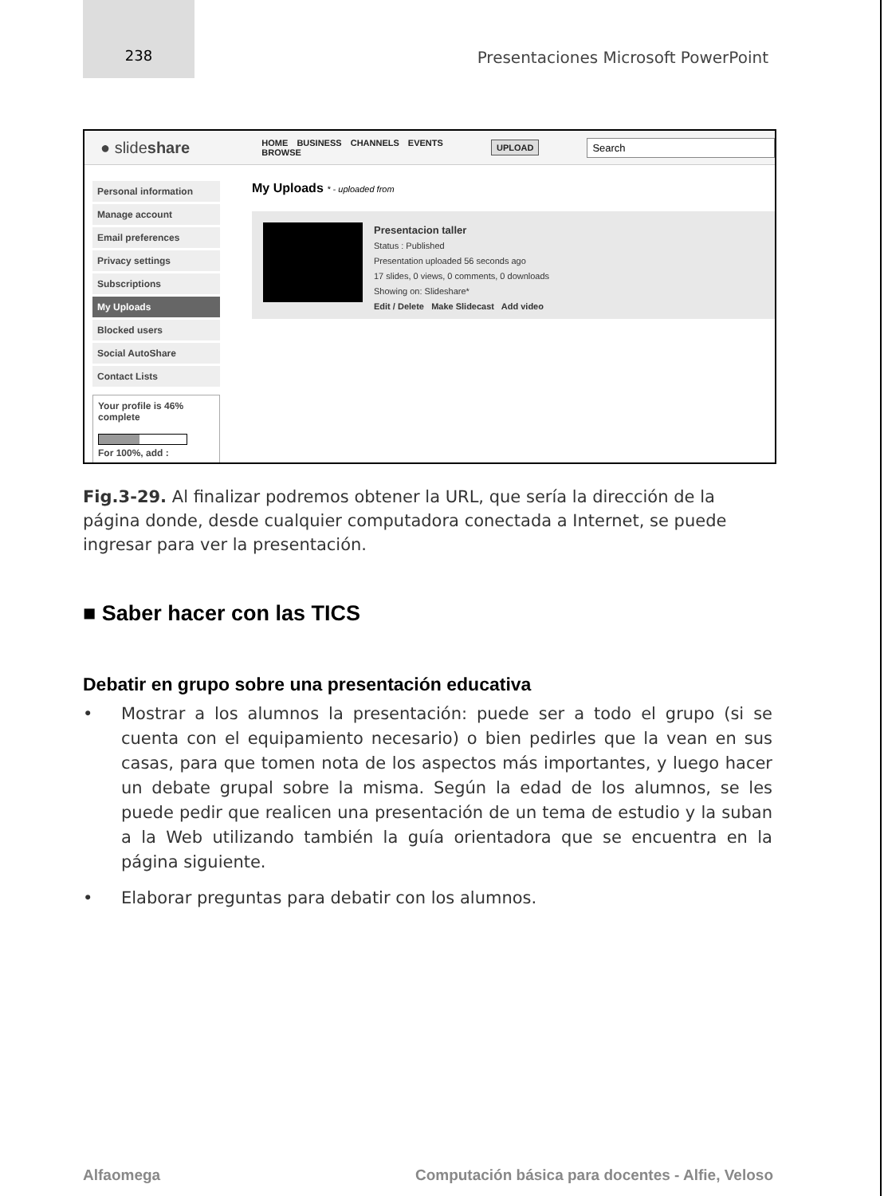238
Presentaciones Microsoft PowerPoint
● slideshare
HOME BUSINESS CHANNELS EVENTS BROWSE
UPLOAD
Search
Personal information
Manage account
Email preferences
Privacy settings
Subscriptions
My Uploads
Blocked users
Social AutoShare
Contact Lists
Your profile is 46% complete
For 100%, add :
My Uploads * - uploaded from
Presentacion taller
Status : Published
Presentation uploaded 56 seconds ago
17 slides, 0 views, 0 comments, 0 downloads
Showing on: Slideshare*
Edit / Delete Make Slidecast Add video
Fig.3-29. Al finalizar podremos obtener la URL, que sería la dirección de la página donde, desde cualquier computadora conectada a Internet, se puede ingresar para ver la presentación.
■ Saber hacer con las TICS
Debatir en grupo sobre una presentación educativa
• Mostrar a los alumnos la presentación: puede ser a todo el grupo (si se cuenta con el equipamiento necesario) o bien pedirles que la vean en sus casas, para que tomen nota de los aspectos más importantes, y luego hacer un debate grupal sobre la misma. Según la edad de los alumnos, se les puede pedir que realicen una presentación de un tema de estudio y la suban a la Web utilizando también la guía orientadora que se encuentra en la página siguiente.
• Elaborar preguntas para debatir con los alumnos.
Alfaomega Computación básica para docentes - Alfie, Veloso